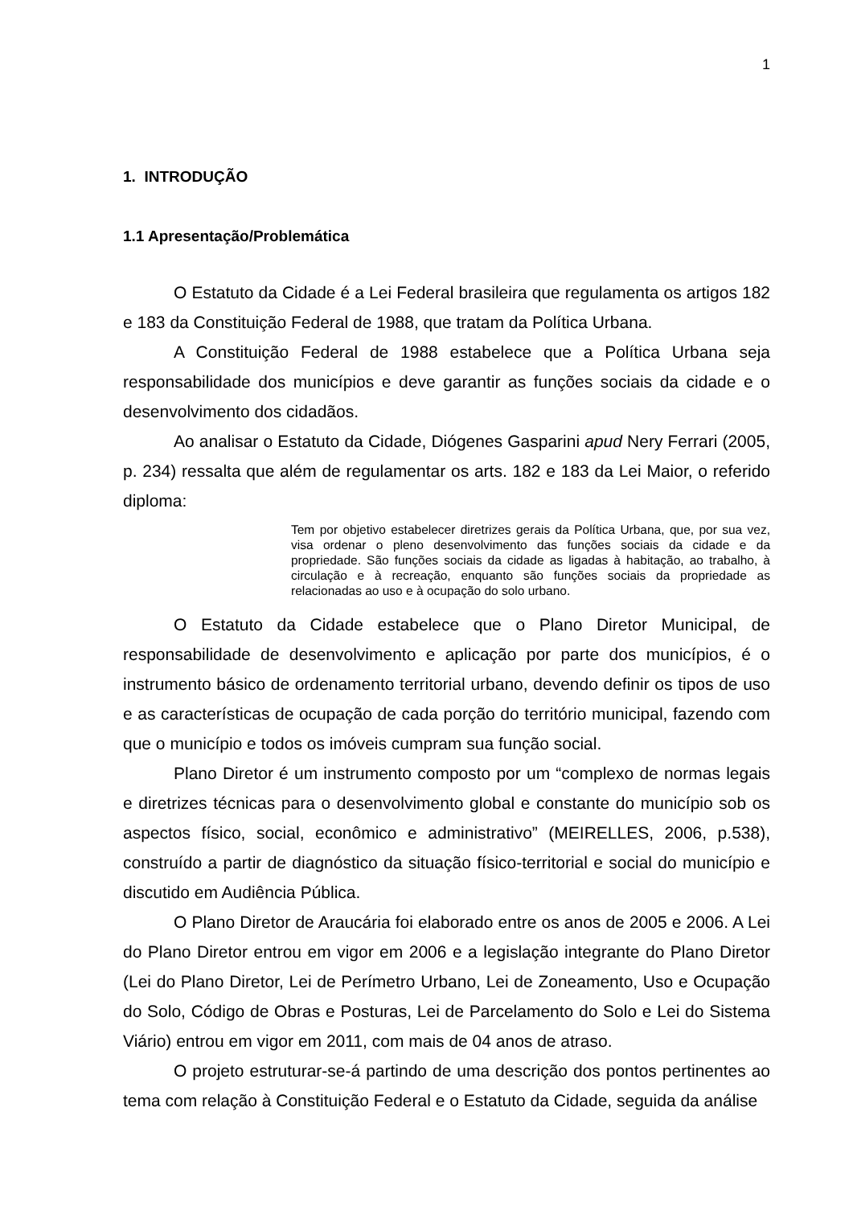1
1. INTRODUÇÃO
1.1 Apresentação/Problemática
O Estatuto da Cidade é a Lei Federal brasileira que regulamenta os artigos 182 e 183 da Constituição Federal de 1988, que tratam da Política Urbana.
A Constituição Federal de 1988 estabelece que a Política Urbana seja responsabilidade dos municípios e deve garantir as funções sociais da cidade e o desenvolvimento dos cidadãos.
Ao analisar o Estatuto da Cidade, Diógenes Gasparini apud Nery Ferrari (2005, p. 234) ressalta que além de regulamentar os arts. 182 e 183 da Lei Maior, o referido diploma:
Tem por objetivo estabelecer diretrizes gerais da Política Urbana, que, por sua vez, visa ordenar o pleno desenvolvimento das funções sociais da cidade e da propriedade. São funções sociais da cidade as ligadas à habitação, ao trabalho, à circulação e à recreação, enquanto são funções sociais da propriedade as relacionadas ao uso e à ocupação do solo urbano.
O Estatuto da Cidade estabelece que o Plano Diretor Municipal, de responsabilidade de desenvolvimento e aplicação por parte dos municípios, é o instrumento básico de ordenamento territorial urbano, devendo definir os tipos de uso e as características de ocupação de cada porção do território municipal, fazendo com que o município e todos os imóveis cumpram sua função social.
Plano Diretor é um instrumento composto por um “complexo de normas legais e diretrizes técnicas para o desenvolvimento global e constante do município sob os aspectos físico, social, econômico e administrativo” (MEIRELLES, 2006, p.538), construído a partir de diagnóstico da situação físico-territorial e social do município e discutido em Audiência Pública.
O Plano Diretor de Araucária foi elaborado entre os anos de 2005 e 2006. A Lei do Plano Diretor entrou em vigor em 2006 e a legislação integrante do Plano Diretor (Lei do Plano Diretor, Lei de Perímetro Urbano, Lei de Zoneamento, Uso e Ocupação do Solo, Código de Obras e Posturas, Lei de Parcelamento do Solo e Lei do Sistema Viário) entrou em vigor em 2011, com mais de 04 anos de atraso.
O projeto estruturar-se-á partindo de uma descrição dos pontos pertinentes ao tema com relação à Constituição Federal e o Estatuto da Cidade, seguida da análise